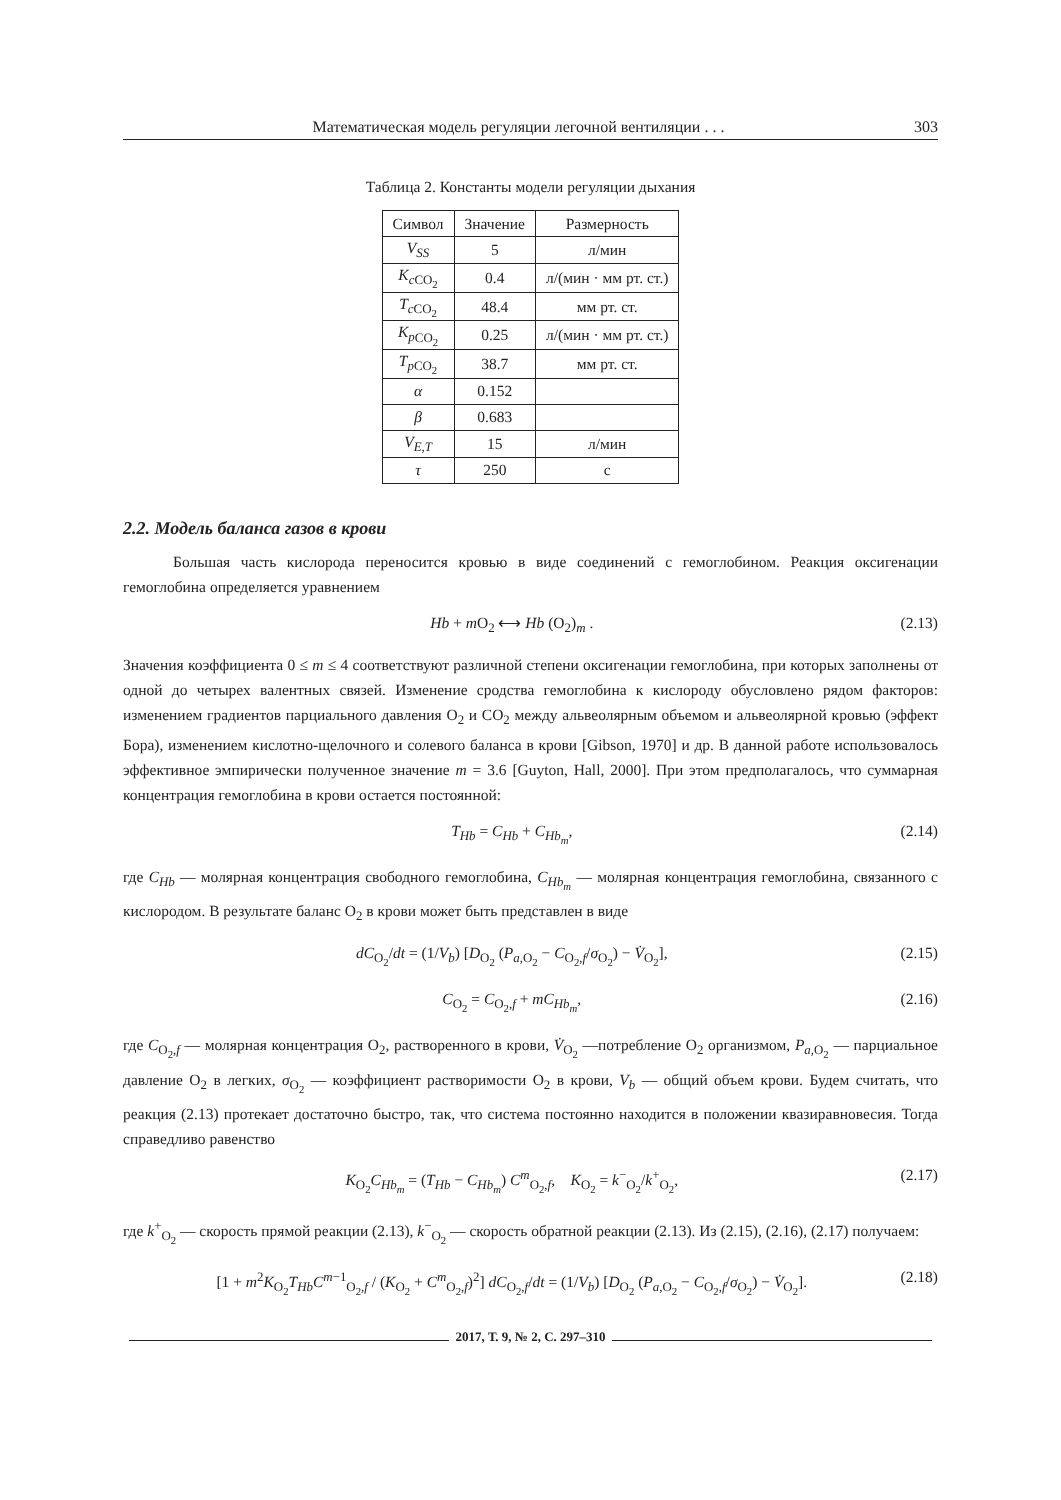Математическая модель регуляции легочной вентиляции . . . 303
Таблица 2. Константы модели регуляции дыхания
| Символ | Значение | Размерность |
| --- | --- | --- |
| V<sub>SS</sub> | 5 | л/мин |
| K<sub>c</sub><sub>CO<sub>2</sub></sub> | 0.4 | л/(мин · мм рт. ст.) |
| T<sub>c</sub><sub>CO<sub>2</sub></sub> | 48.4 | мм рт. ст. |
| K<sub>p</sub><sub>CO<sub>2</sub></sub> | 0.25 | л/(мин · мм рт. ст.) |
| T<sub>p</sub><sub>CO<sub>2</sub></sub> | 38.7 | мм рт. ст. |
| α | 0.152 | |
| β | 0.683 | |
| V<sub>E,T</sub> | 15 | л/мин |
| τ | 250 | с |
2.2. Модель баланса газов в крови
Большая часть кислорода переносится кровью в виде соединений с гемоглобином. Реакция оксигенации гемоглобина определяется уравнением
Hb + m O<sub>2</sub> ⟷ Hb (O<sub>2</sub>)<sub>m</sub> . (2.13)
Значения коэффициента 0 ≤ m ≤ 4 соответствуют различной степени оксигенации гемоглобина, при которых заполнены от одной до четырех валентных связей. Изменение сродства гемоглобина к кислороду обусловлено рядом факторов: изменением градиентов парциального давления O<sub>2</sub> и CO<sub>2</sub> между альвеолярным объемом и альвеолярной кровью (эффект Бора), изменением кислотно-щелочного и солевого баланса в крови [Gibson, 1970] и др. В данной работе использовалось эффективное эмпирически полученное значение m = 3.6 [Guyton, Hall, 2000]. При этом предполагалось, что суммарная концентрация гемоглобина в крови остается постоянной:
T<sub>Hb</sub> = C<sub>Hb</sub> + C<sub>Hb<sub>m</sub></sub>, (2.14)
где C<sub>Hb</sub> — молярная концентрация свободного гемоглобина, C<sub>Hb<sub>m</sub></sub> — молярная концентрация гемоглобина, связанного с кислородом. В результате баланс O<sub>2</sub> в крови может быть представлен в виде
dC<sub>O<sub>2</sub></sub>/dt = (1/V<sub>b</sub>) [D<sub>O<sub>2</sub></sub> (P<sub>a,O<sub>2</sub></sub> − C<sub>O<sub>2</sub>,f</sub>/σ<sub>O<sub>2</sub></sub>) − V̇<sub>O<sub>2</sub></sub>], (2.15)
C<sub>O<sub>2</sub></sub> = C<sub>O<sub>2</sub>,f</sub> + mC<sub>Hb<sub>m</sub></sub>, (2.16)
где C<sub>O<sub>2</sub>,f</sub> — молярная концентрация O<sub>2</sub>, растворенного в крови, V̇<sub>O<sub>2</sub></sub> —потребление O<sub>2</sub> организмом, P<sub>a,O<sub>2</sub></sub> — парциальное давление O<sub>2</sub> в легких, σ<sub>O<sub>2</sub></sub> — коэффициент растворимости O<sub>2</sub> в крови, V<sub>b</sub> — общий объем крови. Будем считать, что реакция (2.13) протекает достаточно быстро, так, что система постоянно находится в положении квазиравновесия. Тогда справедливо равенство
K<sub>O<sub>2</sub></sub>C<sub>Hb<sub>m</sub></sub> = (T<sub>Hb</sub> − C<sub>Hb<sub>m</sub></sub>) C<sup>m</sup><sub>O<sub>2</sub>,f</sub>, K<sub>O<sub>2</sub></sub> = k<sup>−</sup><sub>O<sub>2</sub></sub>/k<sup>+</sup><sub>O<sub>2</sub></sub>, (2.17)
где k<sup>+</sup><sub>O<sub>2</sub></sub> — скорость прямой реакции (2.13), k<sup>−</sup><sub>O<sub>2</sub></sub> — скорость обратной реакции (2.13). Из (2.15), (2.16), (2.17) получаем:
[1 + m<sup>2</sup>K<sub>O<sub>2</sub></sub>T<sub>Hb</sub>C<sup>m−1</sup><sub>O<sub>2</sub>,f</sub> / (K<sub>O<sub>2</sub></sub> + C<sup>m</sup><sub>O<sub>2</sub>,f</sub>)<sup>2</sup>] dC<sub>O<sub>2</sub>,f</sub>/dt = (1/V<sub>b</sub>) [D<sub>O<sub>2</sub></sub> (P<sub>a,O<sub>2</sub></sub> − C<sub>O<sub>2</sub>,f</sub>/σ<sub>O<sub>2</sub></sub>) − V̇<sub>O<sub>2</sub></sub>]. (2.18)
2017, Т. 9, № 2, С. 297–310